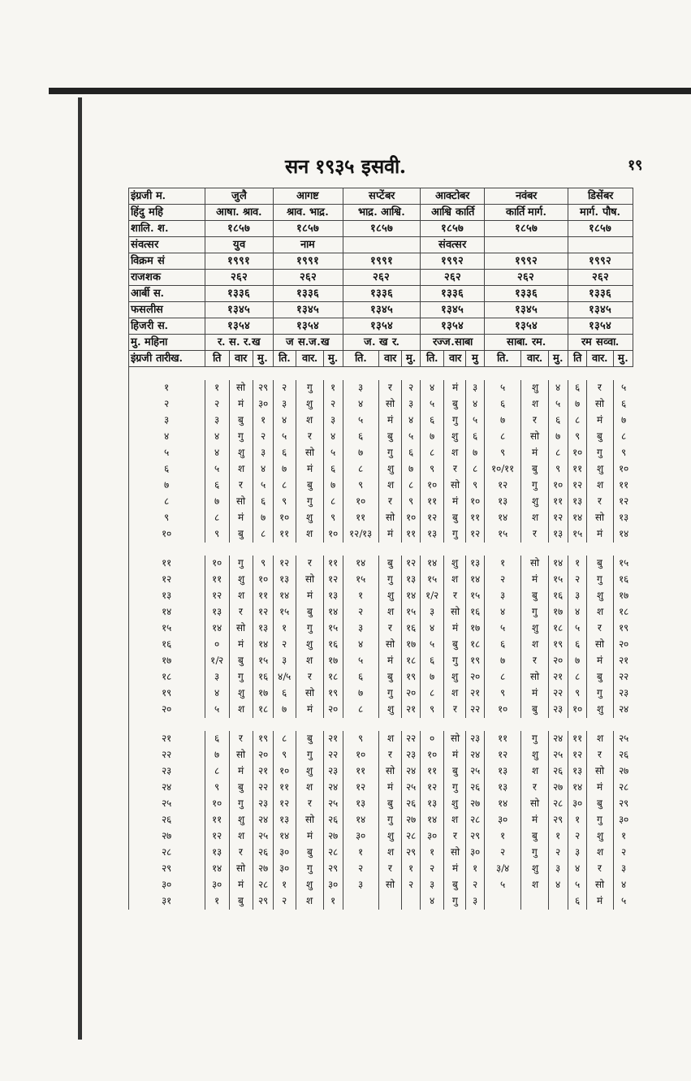सन १९३५ इसवी. १९
| इंग्रजी म. | जुलै | | | आगष्ट | | | सप्टेंबर | | | आक्टोबर | | | नवंबर | | | डिसेंबर | | |
| हिंदु महि | आषा. श्राव. | | | श्राव. भाद्र. | | | भाद्र. आश्वि. | | | आश्वि कार्ति | | | कार्ति मार्ग. | | | मार्ग. पौष. | | |
| शालि. श. | १८५७ | | | १८५७ | | | १८५७ | | | १८५७ | | | १८५७ | | | १८५७ | | |
| संवत्सर | युव | | | नाम | | | | | | संवत्सर | | | | | | | | |
| विक्रम सं | १९९१ | | | १९९१ | | | १९९१ | | | १९९२ | | | १९९२ | | | १९९२ | | |
| राजशक | २६२ | | | २६२ | | | २६२ | | | २६२ | | | २६२ | | | २६२ | | |
| आर्बी स. | १३३६ | | | १३३६ | | | १३३६ | | | १३३६ | | | १३३६ | | | १३३६ | | |
| फसलीस | १३४५ | | | १३४५ | | | १३४५ | | | १३४५ | | | १३४५ | | | १३४५ | | |
| हिजरी स. | १३५४ | | | १३५४ | | | १३५४ | | | १३५४ | | | १३५४ | | | १३५४ | | |
| मु. महिना | र. स. र.ख | | | ज स.ज.ख | | | ज. ख र. | | | रज्ज.साबा | | | साबा. रम. | | | रम सव्वा. | | |
| इंग्रजी तारीख. | ति | वार | मु. | ति. | वार. | मु. | ति. | वार | मु. | ति. | वार | मु | ति. | वार. | मु. | ति | वार. | मु. |
| १ | १ | सो | २९ | २ | गु | १ | ३ | र | २ | ४ | मं | ३ | ५ | शु | ४ | ६ | र | ५ |
| २ | २ | मं | ३० | ३ | शु | २ | ४ | सो | ३ | ५ | बु | ४ | ६ | श | ५ | ७ | सो | ६ |
| ३ | ३ | बु | १ | ४ | श | ३ | ५ | मं | ४ | ६ | गु | ५ | ७ | र | ६ | ८ | मं | ७ |
| ४ | ४ | गु | २ | ५ | र | ४ | ६ | बु | ५ | ७ | शु | ६ | ८ | सो | ७ | ९ | बु | ८ |
| ५ | ४ | शु | ३ | ६ | सो | ५ | ७ | गु | ६ | ८ | श | ७ | ९ | मं | ८ | १० | गु | ९ |
| ६ | ५ | श | ४ | ७ | मं | ६ | ८ | शु | ७ | ९ | र | ८ | १०/११ | बु | ९ | ११ | शु | १० |
| ७ | ६ | र | ५ | ८ | बु | ७ | ९ | श | ८ | १० | सो | ९ | १२ | गु | १० | १२ | श | ११ |
| ८ | ७ | सो | ६ | ९ | गु | ८ | १० | र | ९ | ११ | मं | १० | १३ | शु | ११ | १३ | र | १२ |
| ९ | ८ | मं | ७ | १० | शु | ९ | ११ | सो | १० | १२ | बु | ११ | १४ | श | १२ | १४ | सो | १३ |
| १० | ९ | बु | ८ | ११ | श | १० | १२/१३ | मं | ११ | १३ | गु | १२ | १५ | र | १३ | १५ | मं | १४ |
| ११ | १० | गु | ९ | १२ | र | ११ | १४ | बु | १२ | १४ | शु | १३ | १ | सो | १४ | १ | बु | १५ |
| १२ | ११ | शु | १० | १३ | सो | १२ | १५ | गु | १३ | १५ | श | १४ | २ | मं | १५ | २ | गु | १६ |
| १३ | १२ | श | ११ | १४ | मं | १३ | १ | शु | १४ | १/२ | र | १५ | ३ | बु | १६ | ३ | शु | १७ |
| १४ | १३ | र | १२ | १५ | बु | १४ | २ | श | १५ | ३ | सो | १६ | ४ | गु | १७ | ४ | श | १८ |
| १५ | १४ | सो | १३ | १ | गु | १५ | ३ | र | १६ | ४ | मं | १७ | ५ | शु | १८ | ५ | र | १९ |
| १६ | ० | मं | १४ | २ | शु | १६ | ४ | सो | १७ | ५ | बु | १८ | ६ | श | १९ | ६ | सो | २० |
| १७ | १/२ | बु | १५ | ३ | श | १७ | ५ | मं | १८ | ६ | गु | १९ | ७ | र | २० | ७ | मं | २१ |
| १८ | ३ | गु | १६ | ४/५ | र | १८ | ६ | बु | १९ | ७ | शु | २० | ८ | सो | २१ | ८ | बु | २२ |
| १९ | ४ | शु | १७ | ६ | सो | १९ | ७ | गु | २० | ८ | श | २१ | ९ | मं | २२ | ९ | गु | २३ |
| २० | ५ | श | १८ | ७ | मं | २० | ८ | शु | २१ | ९ | र | २२ | १० | बु | २३ | १० | शु | २४ |
| २१ | ६ | र | १९ | ८ | बु | २१ | ९ | श | २२ | ० | सो | २३ | ११ | गु | २४ | ११ | श | २५ |
| २२ | ७ | सो | २० | ९ | गु | २२ | १० | र | २३ | १० | मं | २४ | १२ | शु | २५ | १२ | र | २६ |
| २३ | ८ | मं | २१ | १० | शु | २३ | ११ | सो | २४ | ११ | बु | २५ | १३ | श | २६ | १३ | सो | २७ |
| २४ | ९ | बु | २२ | ११ | श | २४ | १२ | मं | २५ | १२ | गु | २६ | १३ | र | २७ | १४ | मं | २८ |
| २५ | १० | गु | २३ | १२ | र | २५ | १३ | बु | २६ | १३ | शु | २७ | १४ | सो | २८ | ३० | बु | २९ |
| २६ | ११ | शु | २४ | १३ | सो | २६ | १४ | गु | २७ | १४ | श | २८ | ३० | मं | २९ | १ | गु | ३० |
| २७ | १२ | श | २५ | १४ | मं | २७ | ३० | शु | २८ | ३० | र | २९ | १ | बु | १ | २ | शु | १ |
| २८ | १३ | र | २६ | ३० | बु | २८ | १ | श | २९ | १ | सो | ३० | २ | गु | २ | ३ | श | २ |
| २९ | १४ | सो | २७ | ३० | गु | २९ | २ | र | १ | २ | मं | १ | ३/४ | शु | ३ | ४ | र | ३ |
| ३० | ३० | मं | २८ | १ | शु | ३० | ३ | सो | २ | ३ | बु | २ | ५ | श | ४ | ५ | सो | ४ |
| ३१ | १ | बु | २९ | २ | श | १ | | | | ४ | गु | ३ | | | | ६ | मं | ५ |